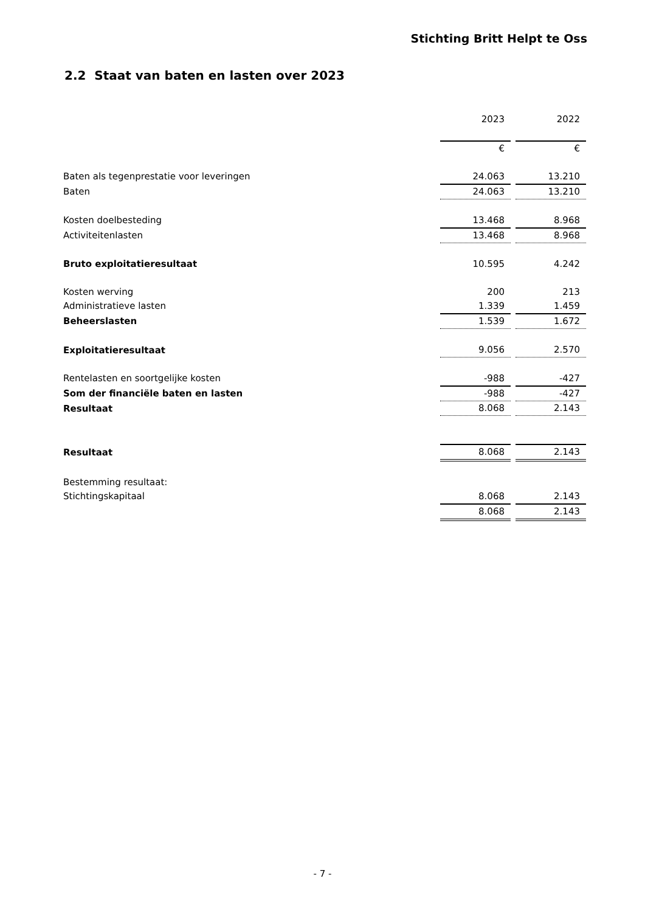Stichting Britt Helpt te Oss
2.2 Staat van baten en lasten over 2023
| | 2023 | | 2022 |
| | € | | € |
| Baten als tegenprestatie voor leveringen | 24.063 | | 13.210 |
| Baten | 24.063 | | 13.210 |
| Kosten doelbesteding | 13.468 | | 8.968 |
| Activiteitenlasten | 13.468 | | 8.968 |
| Bruto exploitatieresultaat | 10.595 | | 4.242 |
| Kosten werving | 200 | | 213 |
| Administratieve lasten | 1.339 | | 1.459 |
| Beheerslasten | 1.539 | | 1.672 |
| Exploitatieresultaat | 9.056 | | 2.570 |
| Rentelasten en soortgelijke kosten | -988 | | -427 |
| Som der financiële baten en lasten | -988 | | -427 |
| Resultaat | 8.068 | | 2.143 |
| Resultaat | 8.068 | | 2.143 |
| Bestemming resultaat: | | | |
| Stichtingskapitaal | 8.068 | | 2.143 |
| | 8.068 | | 2.143 |
- 7 -